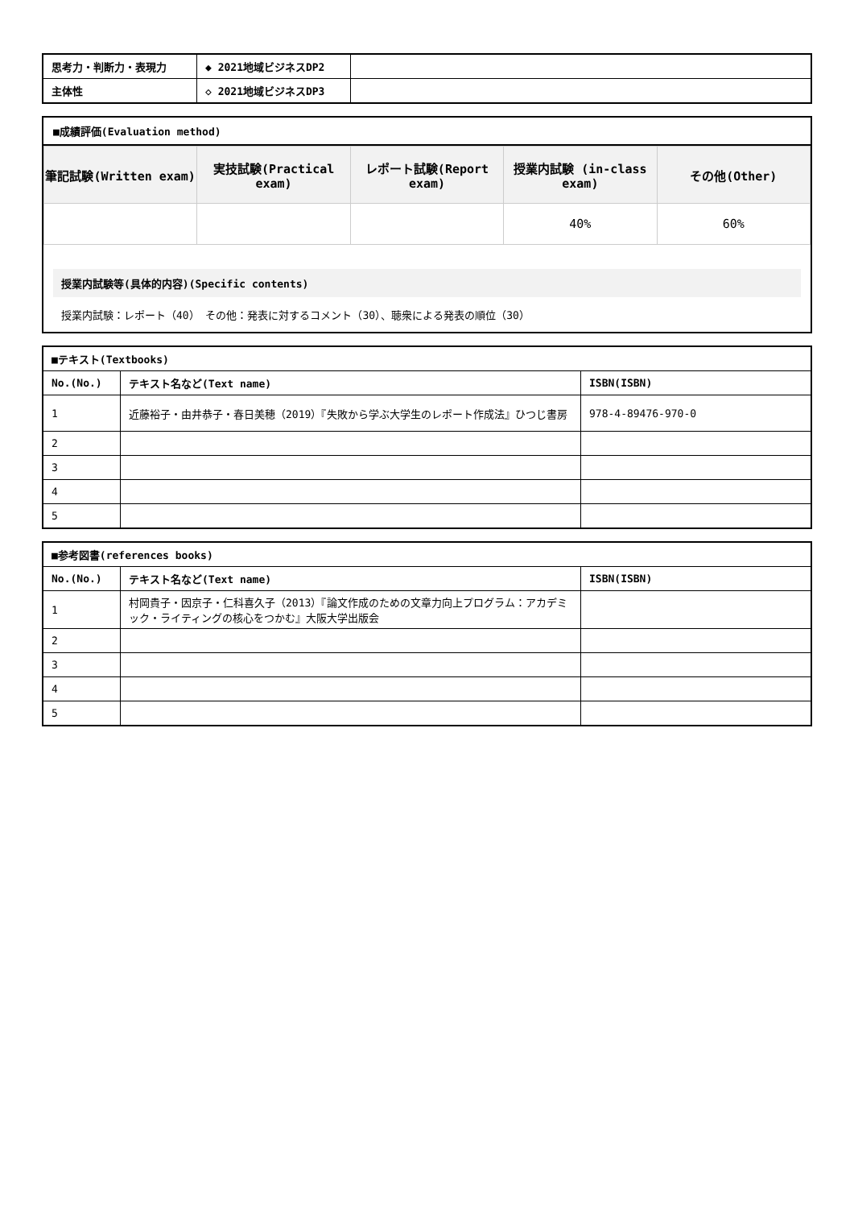| 思考力・判断力・表現力 | ◆ 2021地域ビジネスDP2 | |
| 主体性 | ◇ 2021地域ビジネスDP3 | |
■成績評価(Evaluation method)
| 筆記試験(Written exam) | 実技試験(Practical exam) | レポート試験(Report exam) | 授業内試験 (in-class exam) | その他(Other) |
| --- | --- | --- | --- | --- |
| | | | 40% | 60% |
授業内試験等(具体的内容)(Specific contents)
授業内試験：レポート（40） その他：発表に対するコメント（30）、聴衆による発表の順位（30）
| ■テキスト(Textbooks) | | |
| --- | --- | --- |
| No.(No.) | テキスト名など(Text name) | ISBN(ISBN) |
| 1 | 近藤裕子・由井恭子・春日美穂（2019）『失敗から学ぶ大学生のレポート作成法』ひつじ書房 | 978-4-89476-970-0 |
| 2 | | |
| 3 | | |
| 4 | | |
| 5 | | |
| ■参考図書(references books) | | |
| --- | --- | --- |
| No.(No.) | テキスト名など(Text name) | ISBN(ISBN) |
| 1 | 村岡貴子・因京子・仁科喜久子（2013）『論文作成のための文章力向上プログラム：アカデミック・ライティングの核心をつかむ』大阪大学出版会 | |
| 2 | | |
| 3 | | |
| 4 | | |
| 5 | | |